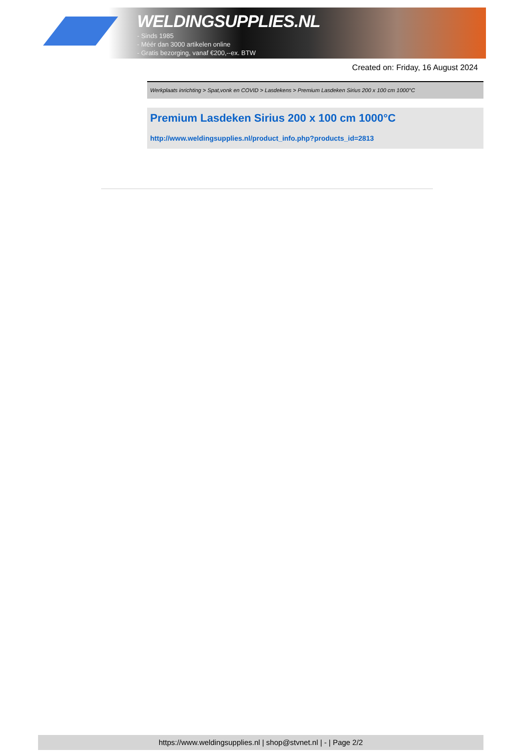WELDINGSUPPLIES.NL
- Sinds 1985
- Méér dan 3000 artikelen online
- Gratis bezorging, vanaf €200,--ex. BTW
Created on: Friday, 16 August 2024
Werkplaats inrichting > Spat,vonk en COVID > Lasdekens > Premium Lasdeken Sirius 200 x 100 cm 1000°C
Premium Lasdeken Sirius 200 x 100 cm 1000°C
http://www.weldingsupplies.nl/product_info.php?products_id=2813
https://www.weldingsupplies.nl | shop@stvnet.nl | - | Page 2/2